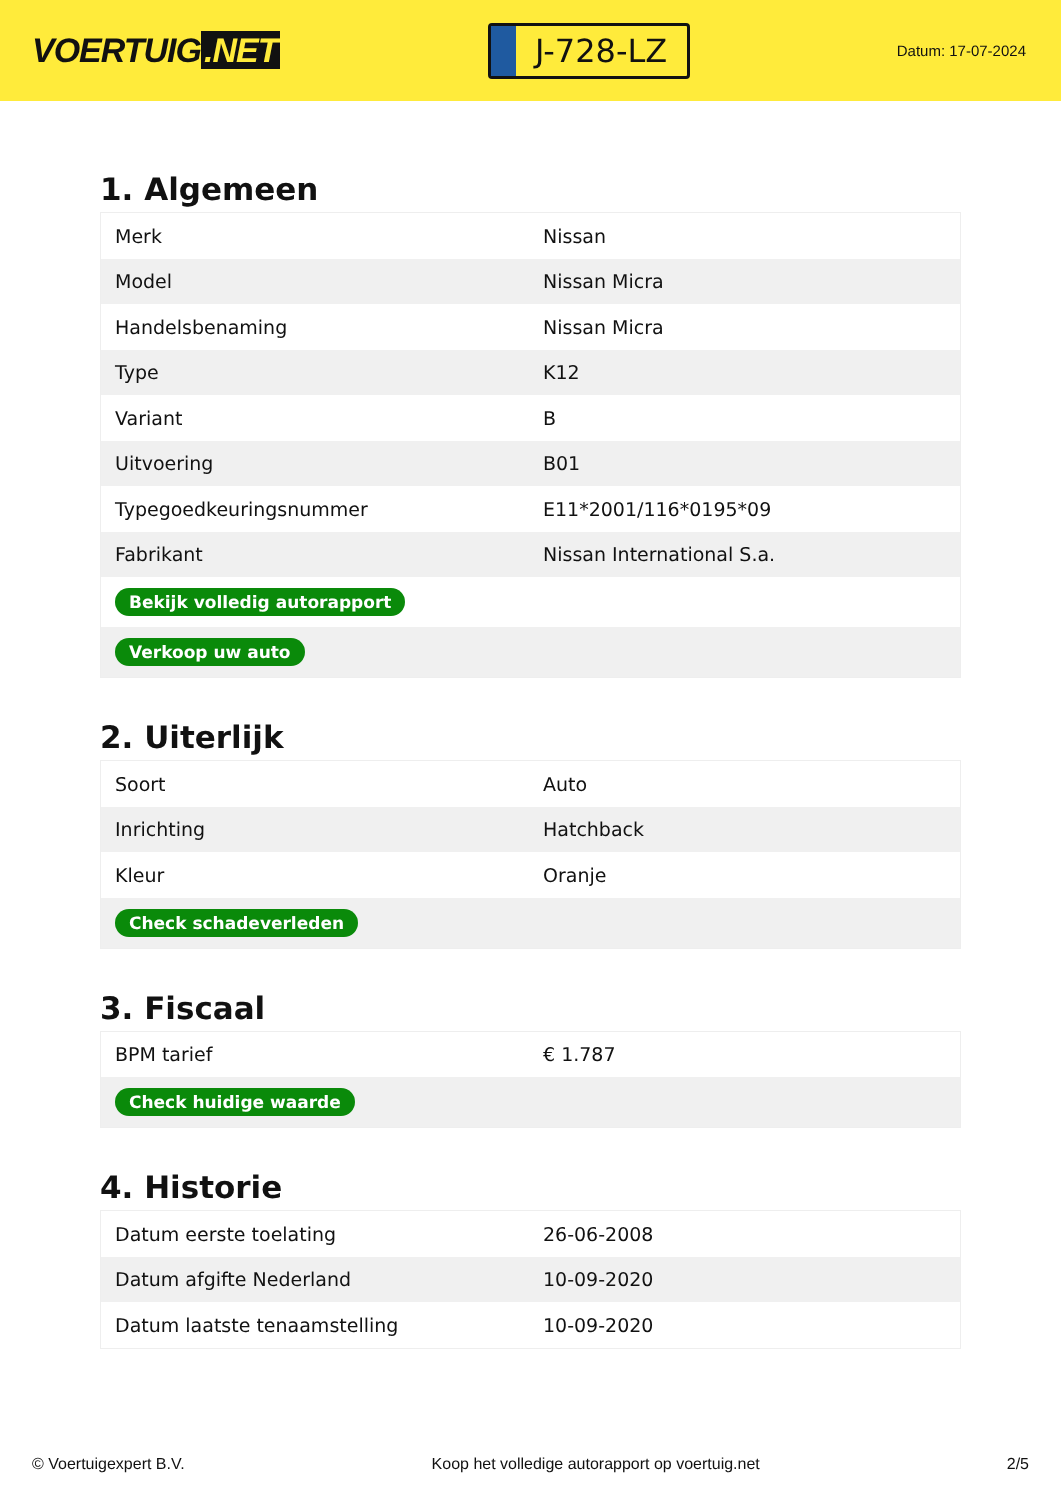VOERTUIG.NET
J-728-LZ
Datum: 17-07-2024
1. Algemeen
| Merk | Nissan |
| Model | Nissan Micra |
| Handelsbenaming | Nissan Micra |
| Type | K12 |
| Variant | B |
| Uitvoering | B01 |
| Typegoedkeuringsnummer | E11*2001/116*0195*09 |
| Fabrikant | Nissan International S.a. |
| Bekijk volledig autorapport | |
| Verkoop uw auto | |
2. Uiterlijk
| Soort | Auto |
| Inrichting | Hatchback |
| Kleur | Oranje |
| Check schadeverleden | |
3. Fiscaal
| BPM tarief | € 1.787 |
| Check huidige waarde | |
4. Historie
| Datum eerste toelating | 26-06-2008 |
| Datum afgifte Nederland | 10-09-2020 |
| Datum laatste tenaamstelling | 10-09-2020 |
© Voertuigexpert B.V. Koop het volledige autorapport op voertuig.net 2/5